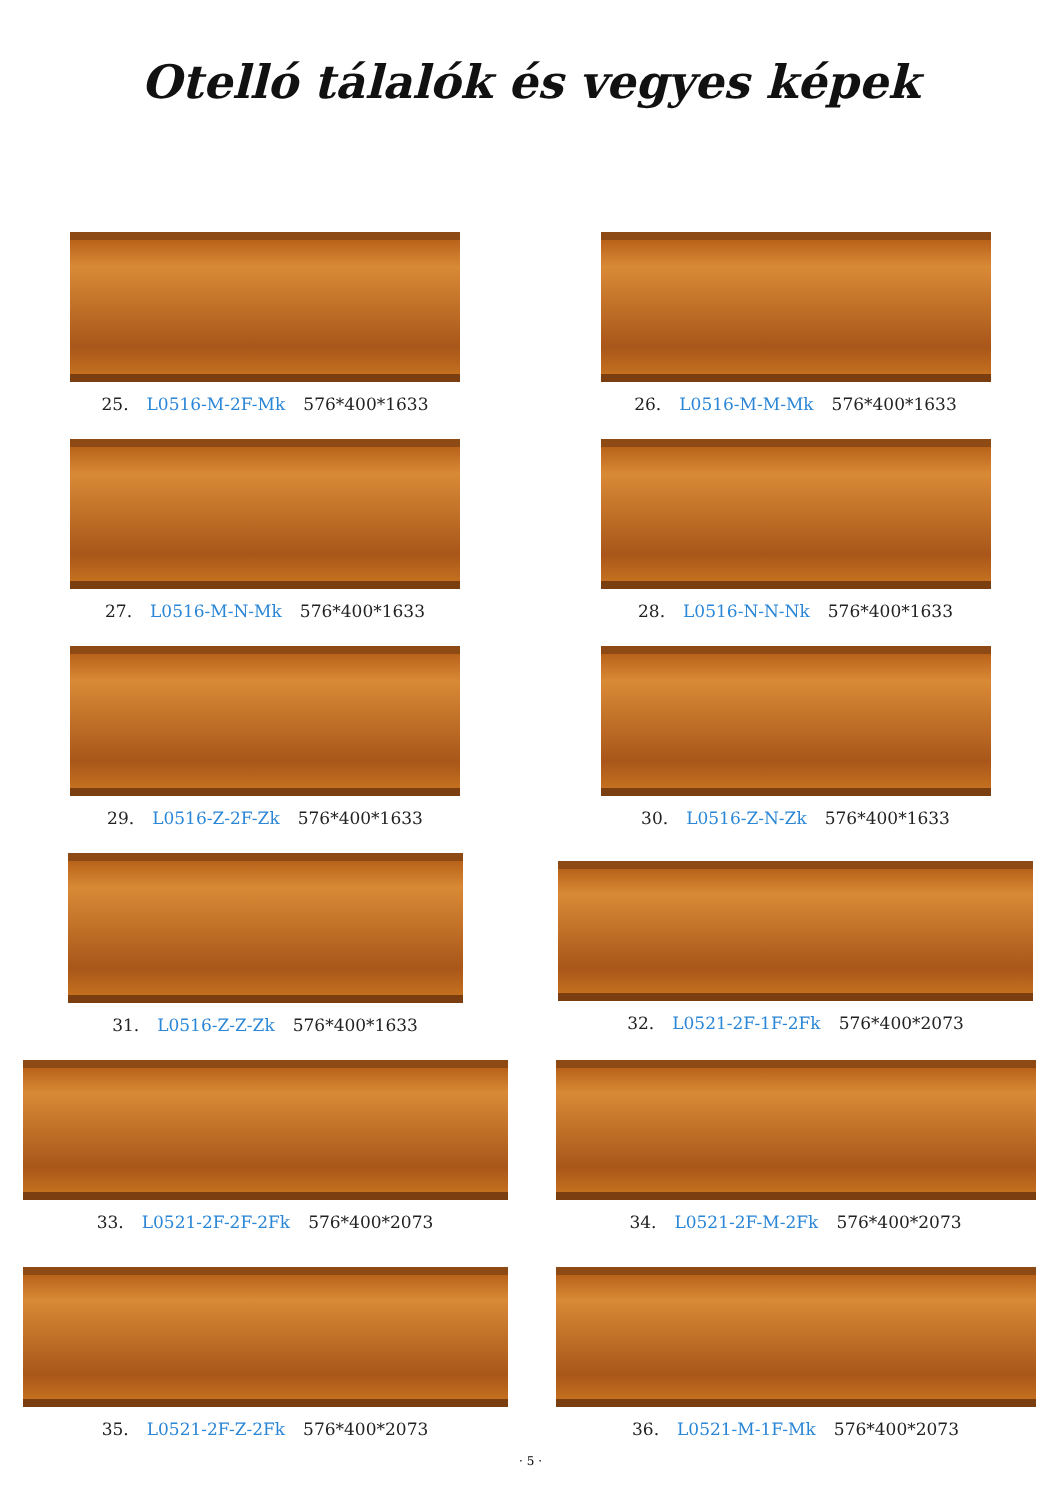Otelló tálalók és vegyes képek
25. L0516-M-2F-Mk 576*400*1633
26. L0516-M-M-Mk 576*400*1633
27. L0516-M-N-Mk 576*400*1633
28. L0516-N-N-Nk 576*400*1633
29. L0516-Z-2F-Zk 576*400*1633
30. L0516-Z-N-Zk 576*400*1633
31. L0516-Z-Z-Zk 576*400*1633
32. L0521-2F-1F-2Fk 576*400*2073
33. L0521-2F-2F-2Fk 576*400*2073
34. L0521-2F-M-2Fk 576*400*2073
35. L0521-2F-Z-2Fk 576*400*2073
36. L0521-M-1F-Mk 576*400*2073
· 5 ·